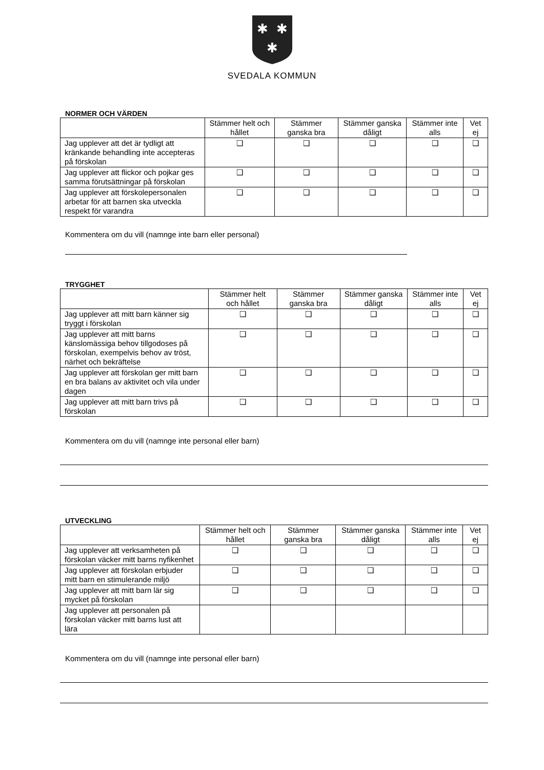✱
✱
✱
SVEDALA KOMMUN
NORMER OCH VÄRDEN
| | Stämmer helt och hållet | Stämmer ganska bra | Stämmer ganska dåligt | Stämmer inte alls | Vet ej |
| --- | --- | --- | --- | --- | --- |
| Jag upplever att det är tydligt att kränkande behandling inte accepteras på förskolan | ❑ | ❑ | ❑ | ❑ | ❑ |
| Jag upplever att flickor och pojkar ges samma förutsättningar på förskolan | ❑ | ❑ | ❑ | ❑ | ❑ |
| Jag upplever att förskolepersonalen arbetar för att barnen ska utveckla respekt för varandra | ❑ | ❑ | ❑ | ❑ | ❑ |
Kommentera om du vill (namnge inte barn eller personal)
TRYGGHET
| | Stämmer helt och hållet | Stämmer ganska bra | Stämmer ganska dåligt | Stämmer inte alls | Vet ej |
| --- | --- | --- | --- | --- | --- |
| Jag upplever att mitt barn känner sig tryggt i förskolan | ❑ | ❑ | ❑ | ❑ | ❑ |
| Jag upplever att mitt barns känslomässiga behov tillgodoses på förskolan, exempelvis behov av tröst, närhet och bekräftelse | ❑ | ❑ | ❑ | ❑ | ❑ |
| Jag upplever att förskolan ger mitt barn en bra balans av aktivitet och vila under dagen | ❑ | ❑ | ❑ | ❑ | ❑ |
| Jag upplever att mitt barn trivs på förskolan | ❑ | ❑ | ❑ | ❑ | ❑ |
Kommentera om du vill (namnge inte personal eller barn)
UTVECKLING
| | Stämmer helt och hållet | Stämmer ganska bra | Stämmer ganska dåligt | Stämmer inte alls | Vet ej |
| --- | --- | --- | --- | --- | --- |
| Jag upplever att verksamheten på förskolan väcker mitt barns nyfikenhet | ❑ | ❑ | ❑ | ❑ | ❑ |
| Jag upplever att förskolan erbjuder mitt barn en stimulerande miljö | ❑ | ❑ | ❑ | ❑ | ❑ |
| Jag upplever att mitt barn lär sig mycket på förskolan | ❑ | ❑ | ❑ | ❑ | ❑ |
| Jag upplever att personalen på förskolan väcker mitt barns lust att lära | | | | | |
Kommentera om du vill (namnge inte personal eller barn)